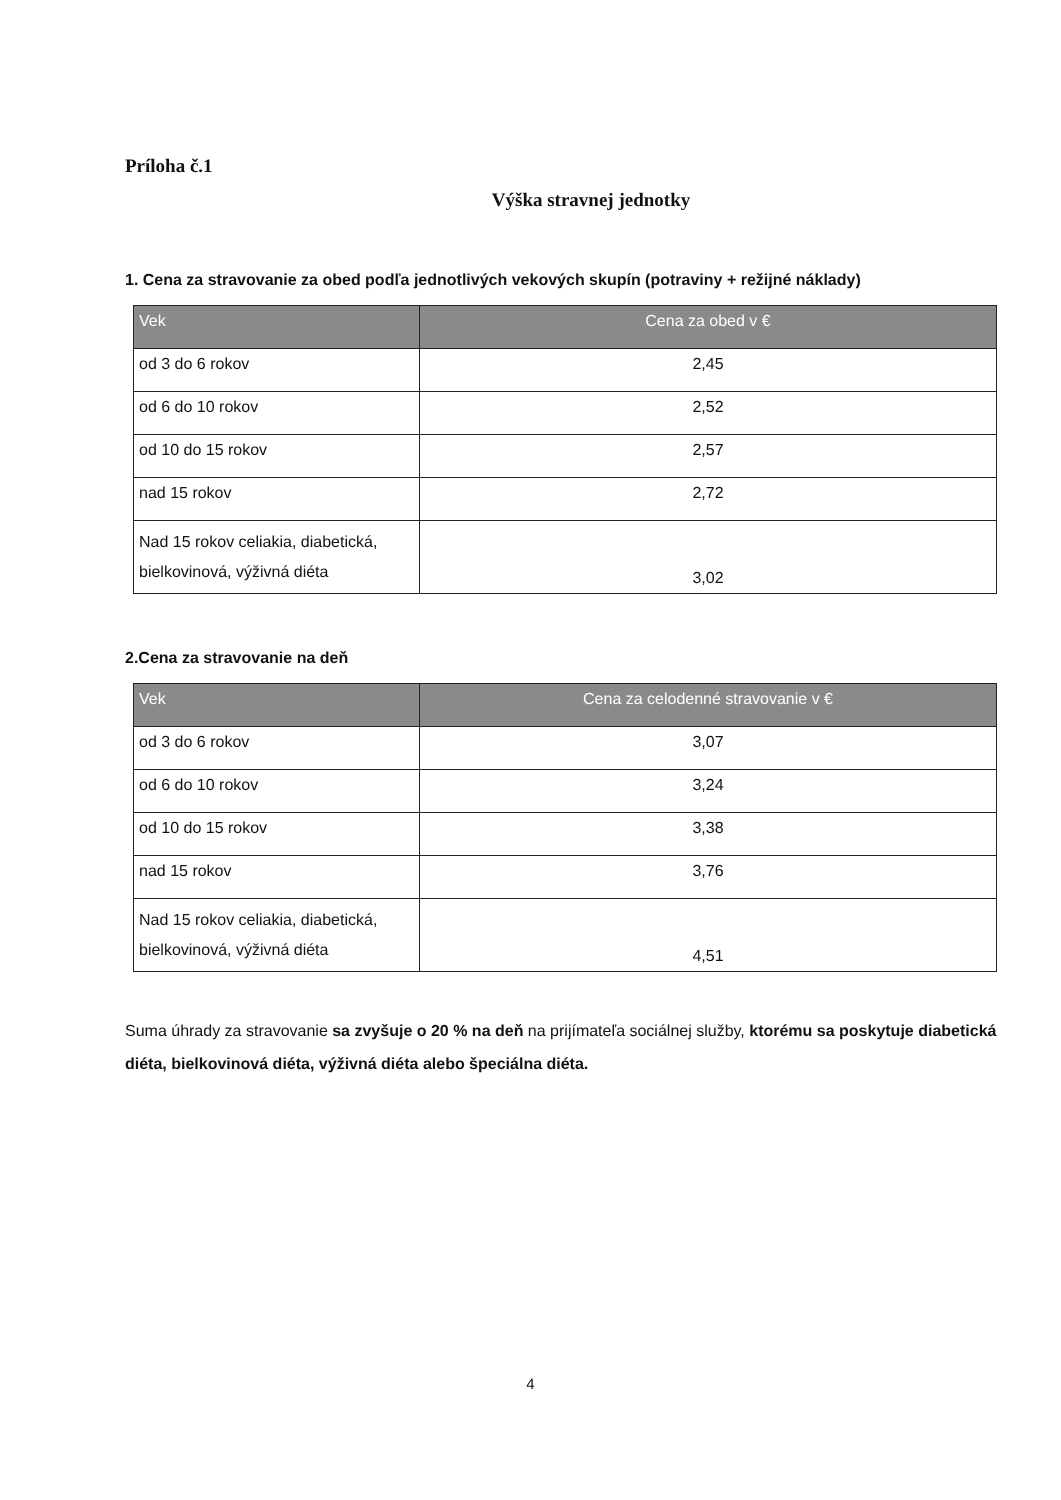Príloha č.1
Výška stravnej jednotky
1. Cena za stravovanie za obed podľa jednotlivých vekových skupín (potraviny + režijné náklady)
| Vek | Cena za obed v € |
| --- | --- |
| od 3 do 6 rokov | 2,45 |
| od 6 do 10 rokov | 2,52 |
| od 10 do 15 rokov | 2,57 |
| nad 15 rokov | 2,72 |
| Nad 15 rokov celiakia, diabetická, bielkovinová, výživná diéta | 3,02 |
2.Cena za stravovanie na deň
| Vek | Cena za celodenné stravovanie v € |
| --- | --- |
| od 3 do 6 rokov | 3,07 |
| od 6 do 10 rokov | 3,24 |
| od 10 do 15 rokov | 3,38 |
| nad 15 rokov | 3,76 |
| Nad 15 rokov celiakia, diabetická, bielkovinová, výživná diéta | 4,51 |
Suma úhrady za stravovanie sa zvyšuje o 20 % na deň na prijímateľa sociálnej služby, ktorému sa poskytuje diabetická diéta, bielkovinová diéta, výživná diéta alebo špeciálna diéta.
4